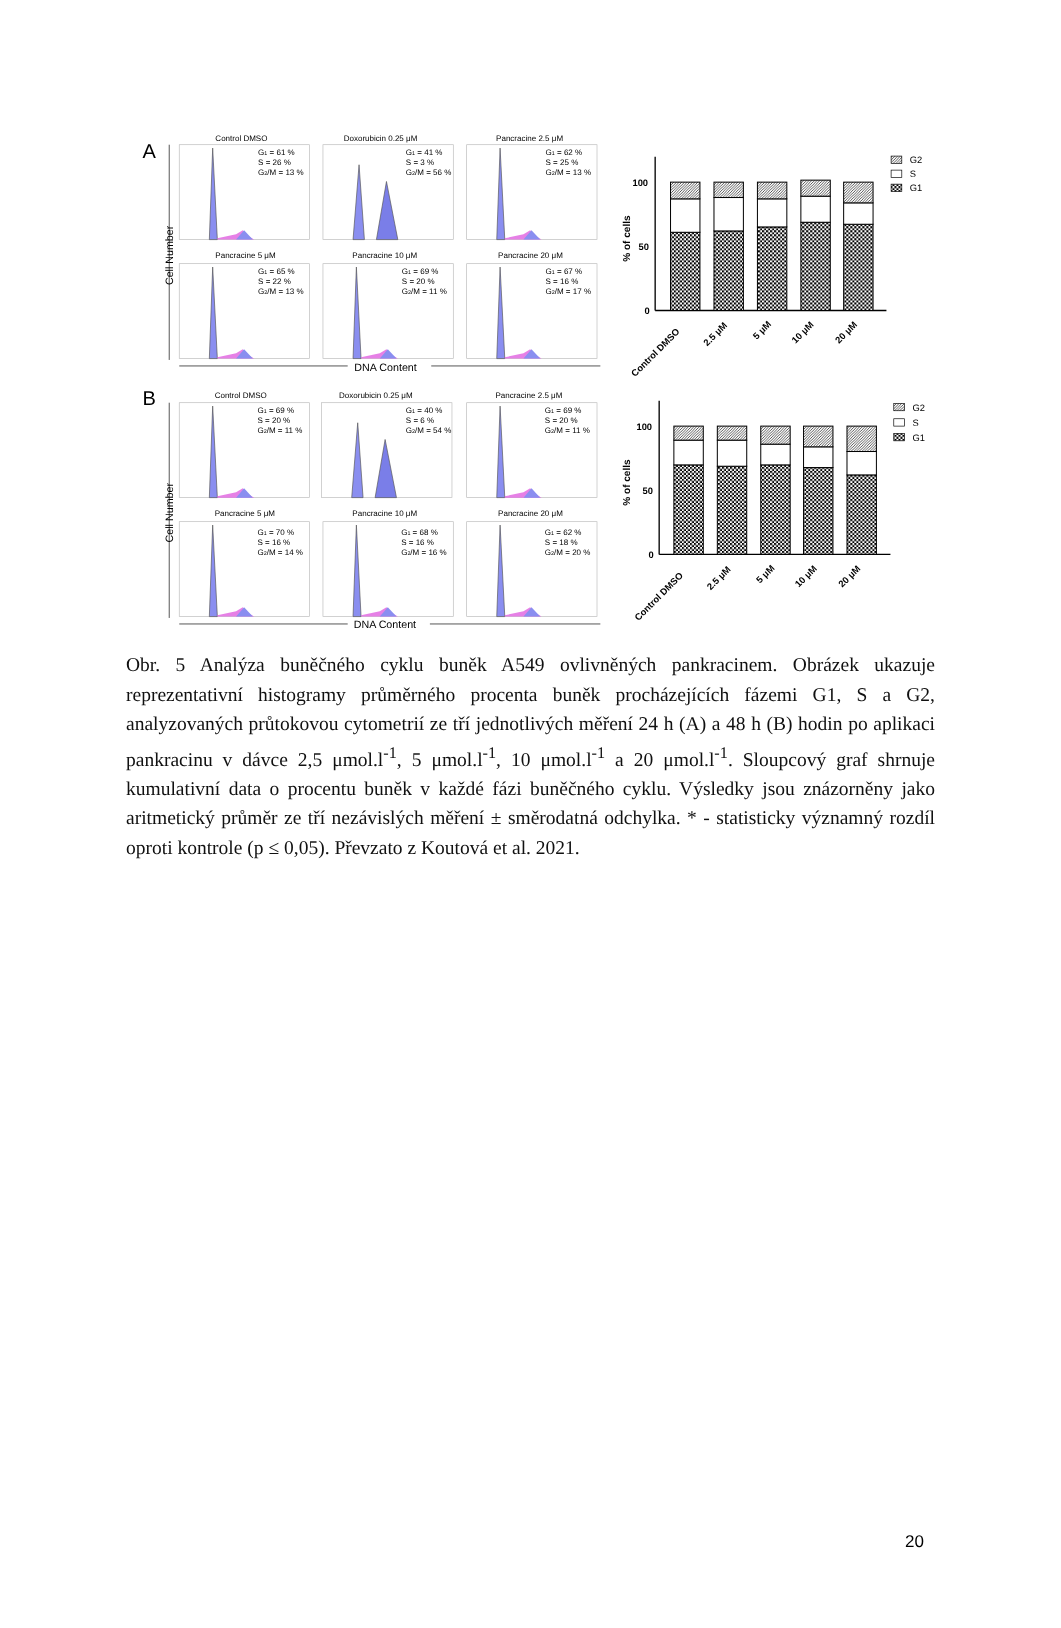A
Cell Number
Control DMSO
Doxorubicin 0.25 μM
Pancracine 2.5 μM
G1 = 61 %
S = 26 %
G2/M = 13 %
G1 = 41 %
S = 3 %
G2/M = 56 %
G1 = 62 %
S = 25 %
G2/M = 13 %
Pancracine 5 μM
Pancracine 10 μM
Pancracine 20 μM
G1 = 65 %
S = 22 %
G2/M = 13 %
G1 = 69 %
S = 20 %
G2/M = 11 %
G1 = 67 %
S = 16 %
G2/M = 17 %
DNA Content
100
50
0
% of cells
Control DMSO
2.5 μM
5 μM
10 μM
20 μM
G2
S
G1
B
Cell Number
Control DMSO
Doxorubicin 0.25 μM
Pancracine 2.5 μM
G1 = 69 %
S = 20 %
G2/M = 11 %
G1 = 40 %
S = 6 %
G2/M = 54 %
G1 = 69 %
S = 20 %
G2/M = 11 %
Pancracine 5 μM
Pancracine 10 μM
Pancracine 20 μM
G1 = 70 %
S = 16 %
G2/M = 14 %
G1 = 68 %
S = 16 %
G2/M = 16 %
G1 = 62 %
S = 18 %
G2/M = 20 %
DNA Content
100
50
0
% of cells
Control DMSO
2.5 μM
5 μM
10 μM
20 μM
G2
S
G1
Obr. 5 Analýza buněčného cyklu buněk A549 ovlivněných pankracinem. Obrázek ukazuje reprezentativní histogramy průměrného procenta buněk procházejících fázemi G1, S a G2, analyzovaných průtokovou cytometrií ze tří jednotlivých měření 24 h (A) a 48 h (B) hodin po aplikaci pankracinu v dávce 2,5 μmol.l<sup>-1</sup>, 5 μmol.l<sup>-1</sup>, 10 μmol.l<sup>-1</sup> a 20 μmol.l<sup>-1</sup>. Sloupcový graf shrnuje kumulativní data o procentu buněk v každé fázi buněčného cyklu. Výsledky jsou znázorněny jako aritmetický průměr ze tří nezávislých měření ± směrodatná odchylka. * - statisticky významný rozdíl oproti kontrole (p ≤ 0,05). Převzato z Koutová et al. 2021.
20